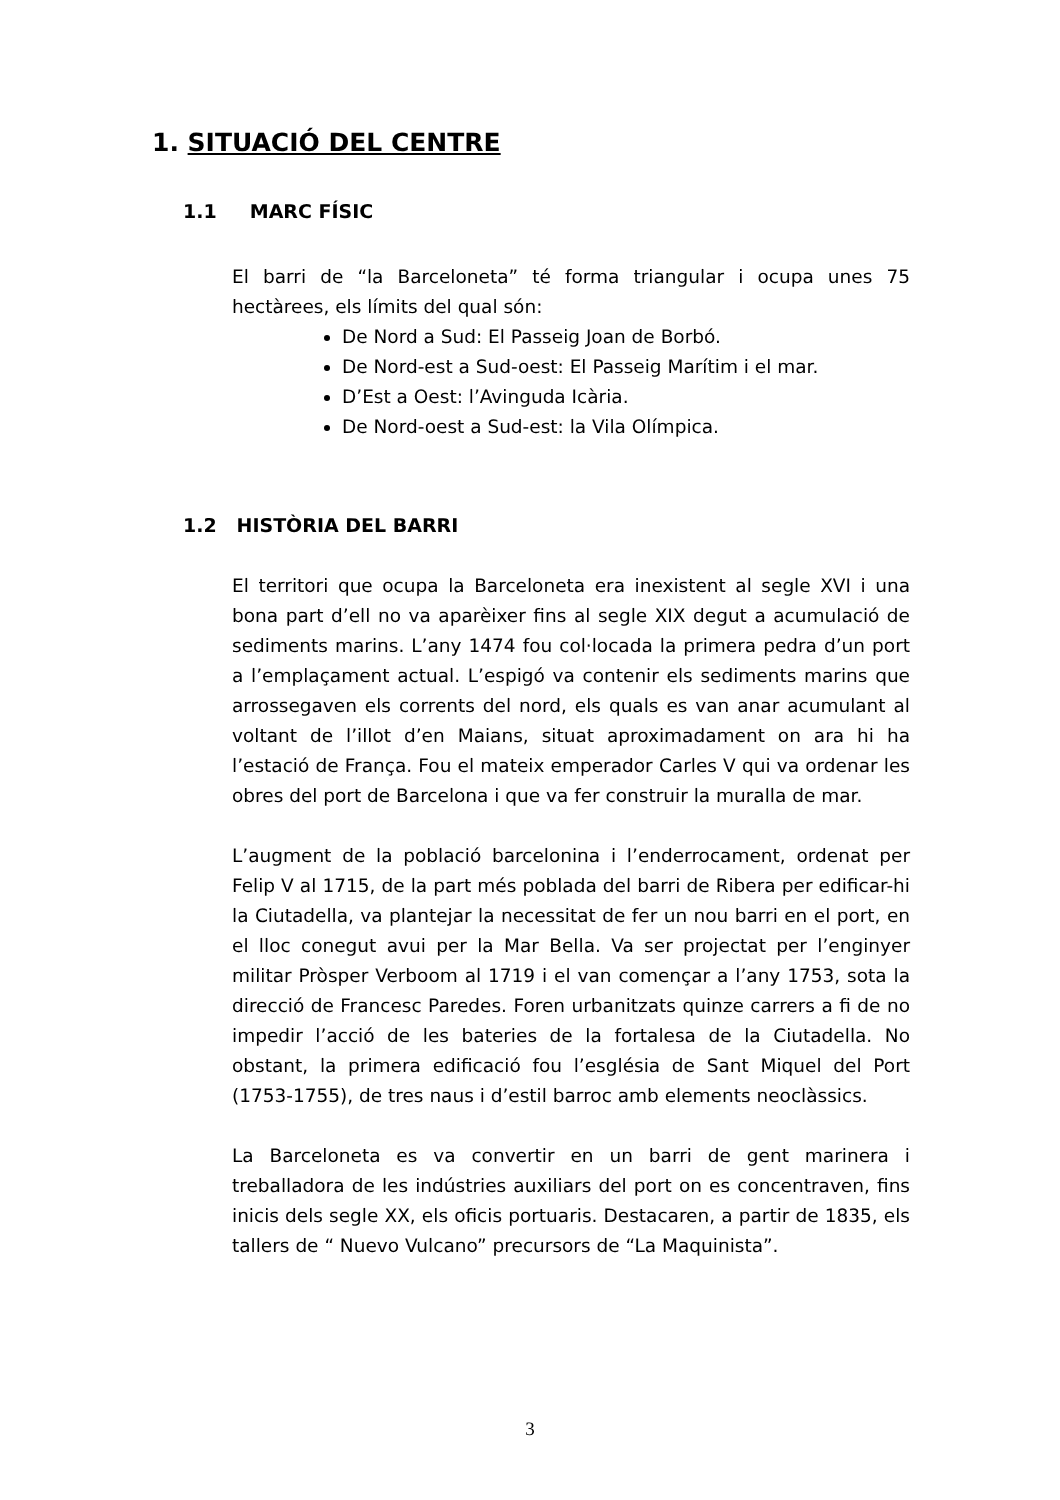1. SITUACIÓ DEL CENTRE
1.1 MARC FÍSIC
El barri de “la Barceloneta” té forma triangular i ocupa unes 75 hectàrees, els límits del qual són:
De Nord a Sud: El Passeig Joan de Borbó.
De Nord-est a Sud-oest: El Passeig Marítim i el mar.
D’Est a Oest: l’Avinguda Icària.
De Nord-oest a Sud-est: la Vila Olímpica.
1.2 HISTÒRIA DEL BARRI
El territori que ocupa la Barceloneta era inexistent al segle XVI i una bona part d’ell no va aparèixer fins al segle XIX degut a acumulació de sediments marins. L’any 1474 fou col·locada la primera pedra d’un port a l’emplaçament actual. L’espigó va contenir els sediments marins que arrossegaven els corrents del nord, els quals es van anar acumulant al voltant de l’illot d’en Maians, situat aproximadament on ara hi ha l’estació de França. Fou el mateix emperador Carles V qui va ordenar les obres del port de Barcelona i que va fer construir la muralla de mar.
L’augment de la població barcelonina i l’enderrocament, ordenat per Felip V al 1715, de la part més poblada del barri de Ribera per edificar-hi la Ciutadella, va plantejar la necessitat de fer un nou barri en el port, en el lloc conegut avui per la Mar Bella. Va ser projectat per l’enginyer militar Pròsper Verboom al 1719 i el van començar a l’any 1753, sota la direcció de Francesc Paredes. Foren urbanitzats quinze carrers a fi de no impedir l’acció de les bateries de la fortalesa de la Ciutadella. No obstant, la primera edificació fou l’església de Sant Miquel del Port (1753-1755), de tres naus i d’estil barroc amb elements neoclàssics.
La Barceloneta es va convertir en un barri de gent marinera i treballadora de les indústries auxiliars del port on es concentraven, fins inicis dels segle XX, els oficis portuaris. Destacaren, a partir de 1835, els tallers de “ Nuevo Vulcano” precursors de “La Maquinista”.
3